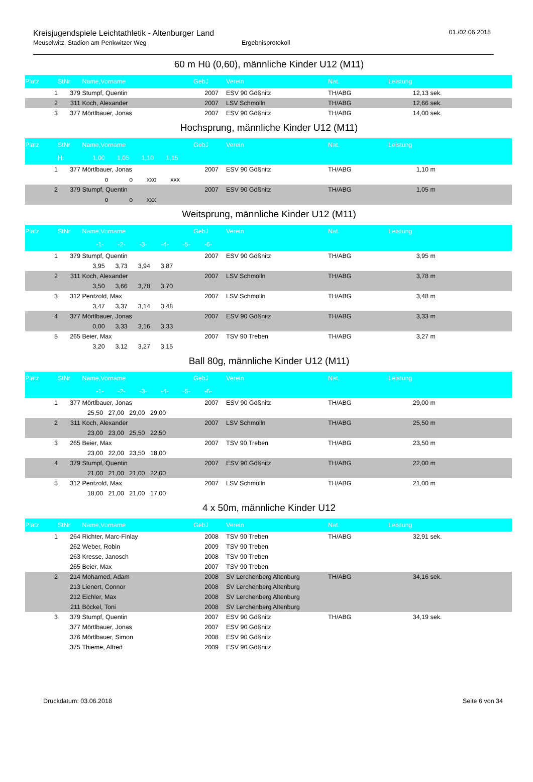Kreisjugendspiele Leichtathletik - Altenburger Land
Meuselwitz, Stadion am Penkwitzer Weg
Ergebnisprotokoll
01./02.06.2018
60 m Hü (0,60), männliche Kinder U12 (M11)
| Platz | StNr | Name,Vorname | GebJ | | Verein | Nat. | Leistung | | |
| --- | --- | --- | --- | --- | --- | --- | --- | --- | --- |
| 1 | 379 | Stumpf, Quentin | 2007 | | ESV 90 Gößnitz | TH/ABG | 12,13 | sek. | |
| 2 | 311 | Koch, Alexander | 2007 | | LSV Schmölln | TH/ABG | 12,66 | sek. | |
| 3 | 377 | Mörtlbauer, Jonas | 2007 | | ESV 90 Gößnitz | TH/ABG | 14,00 | sek. | |
Hochsprung, männliche Kinder U12 (M11)
| Platz | StNr | Name,Vorname | GebJ | | Verein | Nat. | Leistung | | |
| --- | --- | --- | --- | --- | --- | --- | --- | --- | --- |
| | H: | 1,00 1,05 1,10 1,15 | | | | | | | |
| 1 | 377 | Mörtlbauer, Jonas | 2007 | | ESV 90 Gößnitz | TH/ABG | 1,10 | m | |
| | | o o xxo xxx | | | | | | | |
| 2 | 379 | Stumpf, Quentin | 2007 | | ESV 90 Gößnitz | TH/ABG | 1,05 | m | |
| | | o o xxx | | | | | | | |
Weitsprung, männliche Kinder U12 (M11)
| Platz | StNr | Name,Vorname | GebJ | | Verein | Nat. | Leistung | | |
| --- | --- | --- | --- | --- | --- | --- | --- | --- | --- |
| | | -1- -2- -3- -4- -5- -6- | | | | | | | |
| 1 | 379 | Stumpf, Quentin | 2007 | | ESV 90 Gößnitz | TH/ABG | 3,95 | m | |
| | | 3,95 3,73 3,94 3,87 | | | | | | | |
| 2 | 311 | Koch, Alexander | 2007 | | LSV Schmölln | TH/ABG | 3,78 | m | |
| | | 3,50 3,66 3,78 3,70 | | | | | | | |
| 3 | 312 | Pentzold, Max | 2007 | | LSV Schmölln | TH/ABG | 3,48 | m | |
| | | 3,47 3,37 3,14 3,48 | | | | | | | |
| 4 | 377 | Mörtlbauer, Jonas | 2007 | | ESV 90 Gößnitz | TH/ABG | 3,33 | m | |
| | | 0,00 3,33 3,16 3,33 | | | | | | | |
| 5 | 265 | Beier, Max | 2007 | | TSV 90 Treben | TH/ABG | 3,27 | m | |
| | | 3,20 3,12 3,27 3,15 | | | | | | | |
Ball 80g, männliche Kinder U12 (M11)
| Platz | StNr | Name,Vorname | GebJ | | Verein | Nat. | Leistung | | |
| --- | --- | --- | --- | --- | --- | --- | --- | --- | --- |
| | | -1- -2- -3- -4- -5- -6- | | | | | | | |
| 1 | 377 | Mörtlbauer, Jonas | 2007 | | ESV 90 Gößnitz | TH/ABG | 29,00 | m | |
| | | 25,50 27,00 29,00 29,00 | | | | | | | |
| 2 | 311 | Koch, Alexander | 2007 | | LSV Schmölln | TH/ABG | 25,50 | m | |
| | | 23,00 23,00 25,50 22,50 | | | | | | | |
| 3 | 265 | Beier, Max | 2007 | | TSV 90 Treben | TH/ABG | 23,50 | m | |
| | | 23,00 22,00 23,50 18,00 | | | | | | | |
| 4 | 379 | Stumpf, Quentin | 2007 | | ESV 90 Gößnitz | TH/ABG | 22,00 | m | |
| | | 21,00 21,00 21,00 22,00 | | | | | | | |
| 5 | 312 | Pentzold, Max | 2007 | | LSV Schmölln | TH/ABG | 21,00 | m | |
| | | 18,00 21,00 21,00 17,00 | | | | | | | |
4 x 50m, männliche Kinder U12
| Platz | StNr | Name,Vorname | GebJ | | Verein | Nat. | Leistung | | |
| --- | --- | --- | --- | --- | --- | --- | --- | --- | --- |
| 1 | 264 | Richter, Marc-Finlay | 2008 | | TSV 90 Treben | TH/ABG | 32,91 | sek. | |
| | 262 | Weber, Robin | 2009 | | TSV 90 Treben | | | | |
| | 263 | Kresse, Janosch | 2008 | | TSV 90 Treben | | | | |
| | 265 | Beier, Max | 2007 | | TSV 90 Treben | | | | |
| 2 | 214 | Mohamed, Adam | 2008 | | SV Lerchenberg Altenburg | TH/ABG | 34,16 | sek. | |
| | 213 | Lienert, Connor | 2008 | | SV Lerchenberg Altenburg | | | | |
| | 212 | Eichler, Max | 2008 | | SV Lerchenberg Altenburg | | | | |
| | 211 | Böckel, Toni | 2008 | | SV Lerchenberg Altenburg | | | | |
| 3 | 379 | Stumpf, Quentin | 2007 | | ESV 90 Gößnitz | TH/ABG | 34,19 | sek. | |
| | 377 | Mörtlbauer, Jonas | 2007 | | ESV 90 Gößnitz | | | | |
| | 376 | Mörtlbauer, Simon | 2008 | | ESV 90 Gößnitz | | | | |
| | 375 | Thieme, Alfred | 2009 | | ESV 90 Gößnitz | | | | |
Druckdatum: 03.06.2018 Seite 6 von 34